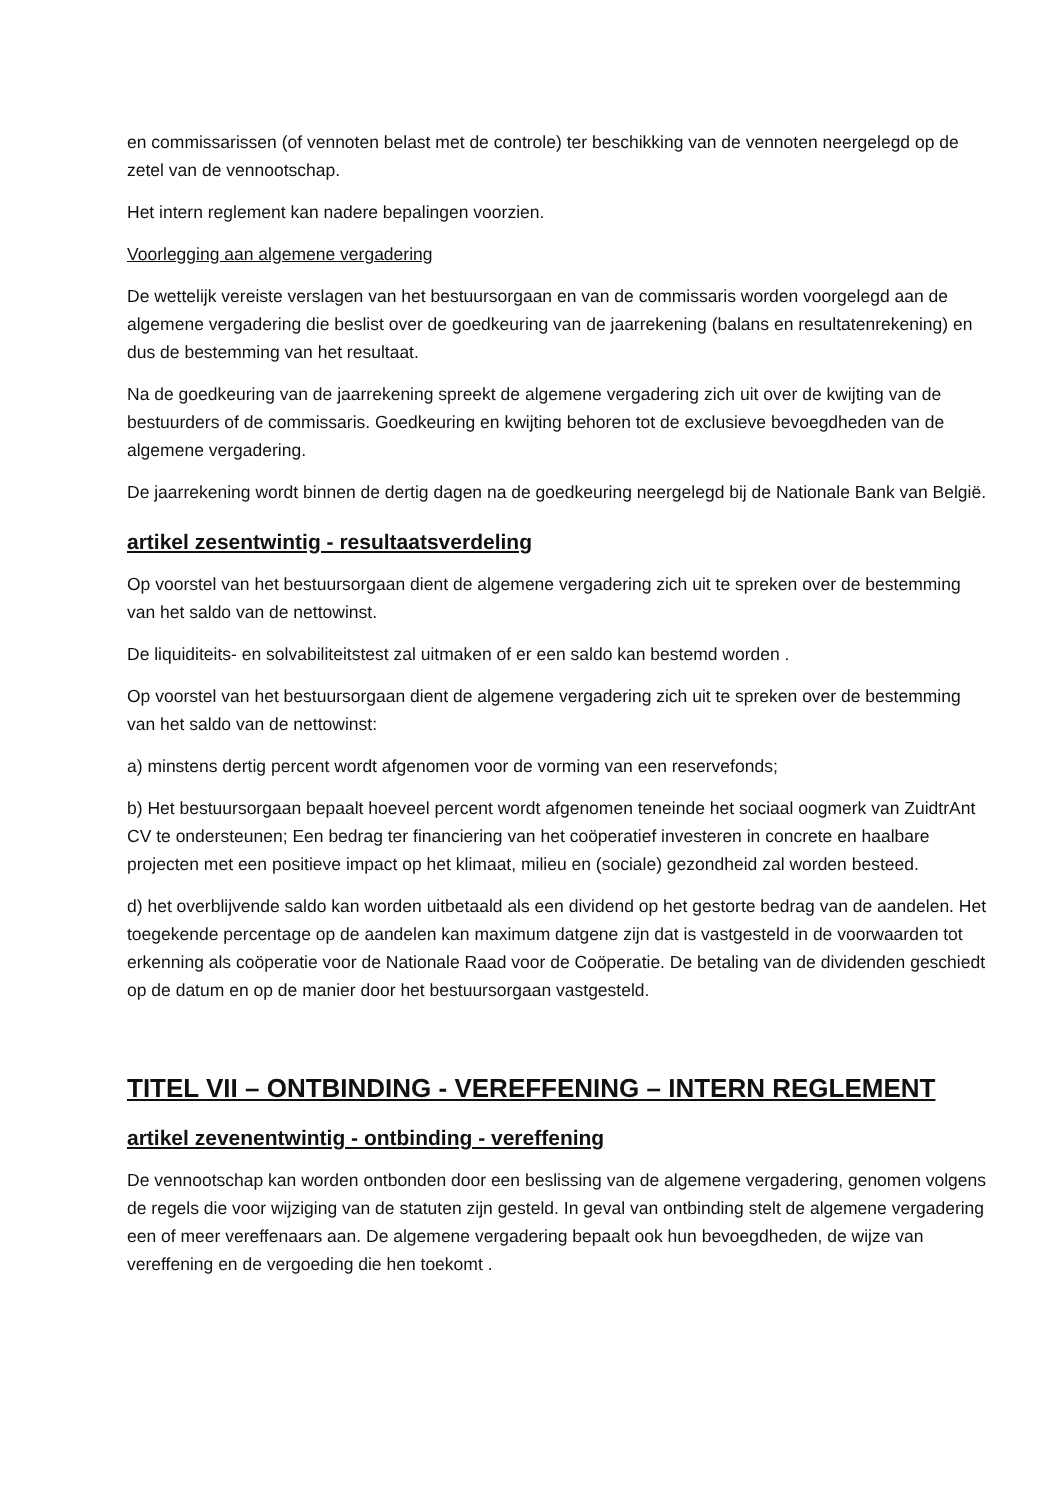en commissarissen (of vennoten belast met de controle) ter beschikking van de vennoten neergelegd op de zetel van de vennootschap.
Het intern reglement kan nadere bepalingen voorzien.
Voorlegging aan algemene vergadering
De wettelijk vereiste verslagen van het bestuursorgaan en van de commissaris worden voorgelegd aan de algemene vergadering die beslist over de goedkeuring van de jaarrekening (balans en resultatenrekening) en dus de bestemming van het resultaat.
Na de goedkeuring van de jaarrekening spreekt de algemene vergadering zich uit over de kwijting van de bestuurders of de commissaris. Goedkeuring en kwijting behoren tot de exclusieve bevoegdheden van de algemene vergadering.
De jaarrekening wordt binnen de dertig dagen na de goedkeuring neergelegd bij de Nationale Bank van België.
artikel zesentwintig - resultaatsverdeling
Op voorstel van het bestuursorgaan dient de algemene vergadering zich uit te spreken over de bestemming van het saldo van de nettowinst.
De liquiditeits- en solvabiliteitstest zal uitmaken of er een saldo kan bestemd worden .
Op voorstel van het bestuursorgaan dient de algemene vergadering zich uit te spreken over de bestemming van het saldo van de nettowinst:
a) minstens dertig percent wordt afgenomen voor de vorming van een reservefonds;
b) Het bestuursorgaan bepaalt hoeveel percent wordt afgenomen teneinde het sociaal oogmerk van ZuidtrAnt CV te ondersteunen; Een bedrag ter financiering van het coöperatief investeren in concrete en haalbare projecten met een positieve impact op het klimaat, milieu en (sociale) gezondheid zal worden besteed.
d) het overblijvende saldo kan worden uitbetaald als een dividend op het gestorte bedrag van de aandelen. Het toegekende percentage op de aandelen kan maximum datgene zijn dat is vastgesteld in de voorwaarden tot erkenning als coöperatie voor de Nationale Raad voor de Coöperatie. De betaling van de dividenden geschiedt op de datum en op de manier door het bestuursorgaan vastgesteld.
TITEL VII – ONTBINDING - VEREFFENING – INTERN REGLEMENT
artikel zevenentwintig - ontbinding - vereffening
De vennootschap kan worden ontbonden door een beslissing van de algemene vergadering, genomen volgens de regels die voor wijziging van de statuten zijn gesteld. In geval van ontbinding stelt de algemene vergadering een of meer vereffenaars aan. De algemene vergadering bepaalt ook hun bevoegdheden, de wijze van vereffening en de vergoeding die hen toekomt .